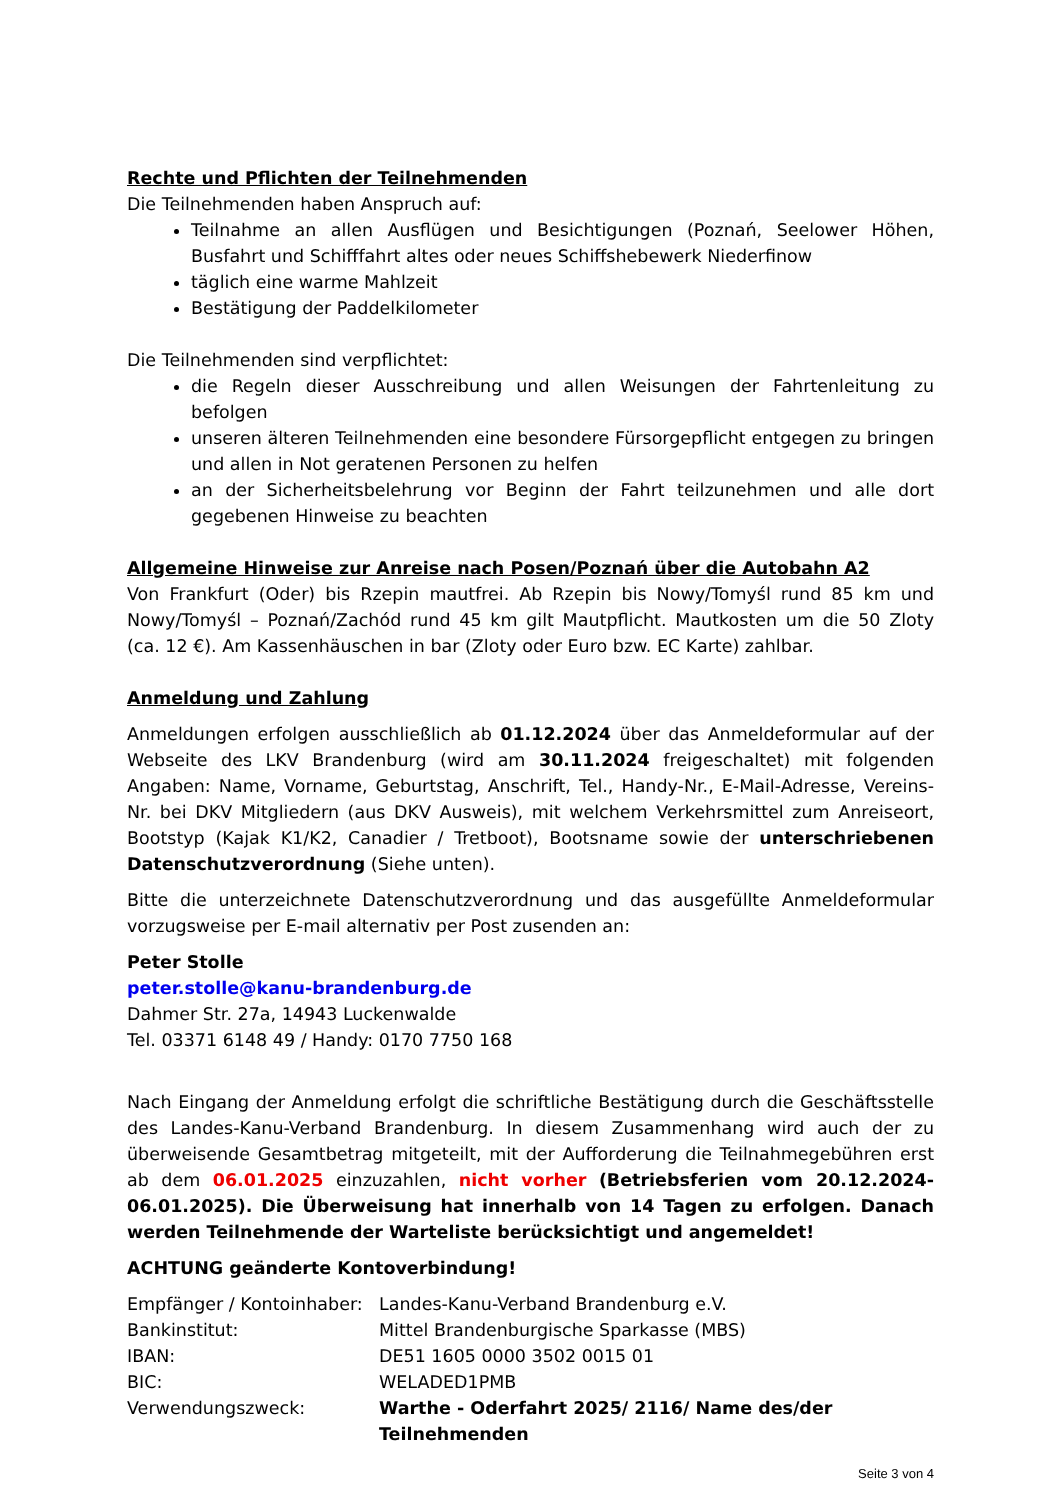Rechte und Pflichten der Teilnehmenden
Die Teilnehmenden haben Anspruch auf:
Teilnahme an allen Ausflügen und Besichtigungen (Poznań, Seelower Höhen, Busfahrt und Schifffahrt altes oder neues Schiffshebewerk Niederfinow
täglich eine warme Mahlzeit
Bestätigung der Paddelkilometer
Die Teilnehmenden sind verpflichtet:
die Regeln dieser Ausschreibung und allen Weisungen der Fahrtenleitung zu befolgen
unseren älteren Teilnehmenden eine besondere Fürsorgepflicht entgegen zu bringen und allen in Not geratenen Personen zu helfen
an der Sicherheitsbelehrung vor Beginn der Fahrt teilzunehmen und alle dort gegebenen Hinweise zu beachten
Allgemeine Hinweise zur Anreise nach Posen/Poznań über die Autobahn A2
Von Frankfurt (Oder) bis Rzepin mautfrei. Ab Rzepin bis Nowy/Tomyśl rund 85 km und Nowy/Tomyśl – Poznań/Zachód rund 45 km gilt Mautpflicht. Mautkosten um die 50 Zloty (ca. 12 €). Am Kassenhäuschen in bar (Zloty oder Euro bzw. EC Karte) zahlbar.
Anmeldung und Zahlung
Anmeldungen erfolgen ausschließlich ab 01.12.2024 über das Anmeldeformular auf der Webseite des LKV Brandenburg (wird am 30.11.2024 freigeschaltet) mit folgenden Angaben: Name, Vorname, Geburtstag, Anschrift, Tel., Handy-Nr., E-Mail-Adresse, Vereins-Nr. bei DKV Mitgliedern (aus DKV Ausweis), mit welchem Verkehrsmittel zum Anreiseort, Bootstyp (Kajak K1/K2, Canadier / Tretboot), Bootsname sowie der unterschriebenen Datenschutzverordnung (Siehe unten).
Bitte die unterzeichnete Datenschutzverordnung und das ausgefüllte Anmeldeformular vorzugsweise per E-mail alternativ per Post zusenden an:
Peter Stolle
peter.stolle@kanu-brandenburg.de
Dahmer Str. 27a, 14943 Luckenwalde
Tel. 03371 6148 49 / Handy: 0170 7750 168
Nach Eingang der Anmeldung erfolgt die schriftliche Bestätigung durch die Geschäftsstelle des Landes-Kanu-Verband Brandenburg. In diesem Zusammenhang wird auch der zu überweisende Gesamtbetrag mitgeteilt, mit der Aufforderung die Teilnahmegebühren erst ab dem 06.01.2025 einzuzahlen, nicht vorher (Betriebsferien vom 20.12.2024-06.01.2025). Die Überweisung hat innerhalb von 14 Tagen zu erfolgen. Danach werden Teilnehmende der Warteliste berücksichtigt und angemeldet!
ACHTUNG geänderte Kontoverbindung!
| Empfänger / Kontoinhaber: | Landes-Kanu-Verband Brandenburg e.V. |
| Bankinstitut: | Mittel Brandenburgische Sparkasse (MBS) |
| IBAN: | DE51 1605 0000 3502 0015 01 |
| BIC: | WELADED1PMB |
| Verwendungszweck: | Warthe - Oderfahrt 2025/ 2116/ Name des/der Teilnehmenden |
Seite 3 von 4